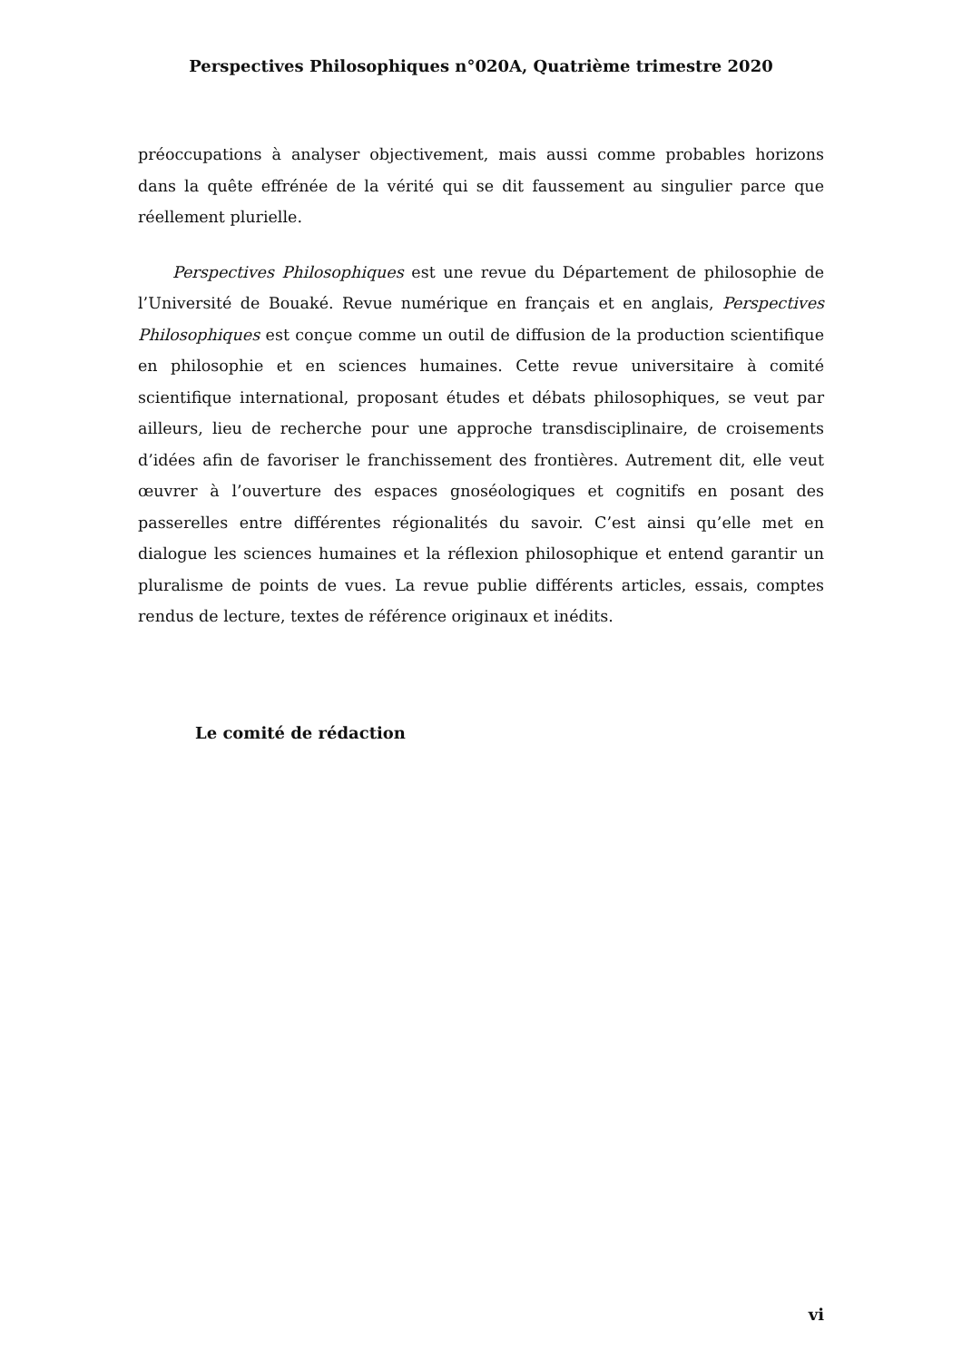Perspectives Philosophiques n°020A, Quatrième trimestre 2020
préoccupations à analyser objectivement, mais aussi comme probables horizons dans la quête effrénée de la vérité qui se dit faussement au singulier parce que réellement plurielle.
Perspectives Philosophiques est une revue du Département de philosophie de l’Université de Bouaké. Revue numérique en français et en anglais, Perspectives Philosophiques est conçue comme un outil de diffusion de la production scientifique en philosophie et en sciences humaines. Cette revue universitaire à comité scientifique international, proposant études et débats philosophiques, se veut par ailleurs, lieu de recherche pour une approche transdisciplinaire, de croisements d’idées afin de favoriser le franchissement des frontières. Autrement dit, elle veut œuvrer à l’ouverture des espaces gnoséologiques et cognitifs en posant des passerelles entre différentes régionalités du savoir. C’est ainsi qu’elle met en dialogue les sciences humaines et la réflexion philosophique et entend garantir un pluralisme de points de vues. La revue publie différents articles, essais, comptes rendus de lecture, textes de référence originaux et inédits.
Le comité de rédaction
vi